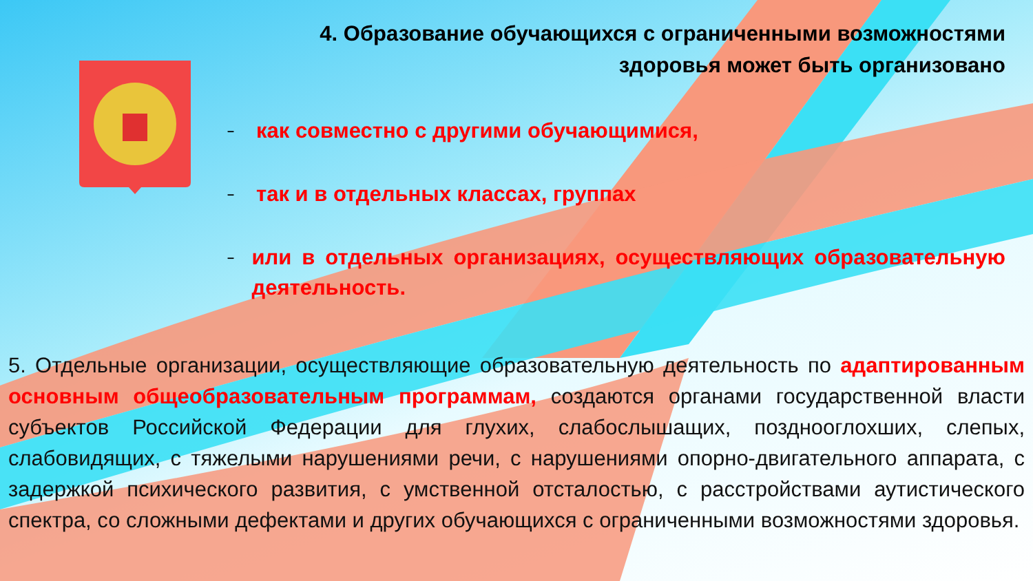4. Образование обучающихся с ограниченными возможностями здоровья может быть организовано
– как совместно с другими обучающимися,
– так и в отдельных классах, группах
– или в отдельных организациях, осуществляющих образовательную деятельность.
5. Отдельные организации, осуществляющие образовательную деятельность по адаптированным основным общеобразовательным программам, создаются органами государственной власти субъектов Российской Федерации для глухих, слабослышащих, позднооглохших, слепых, слабовидящих, с тяжелыми нарушениями речи, с нарушениями опорно-двигательного аппарата, с задержкой психического развития, с умственной отсталостью, с расстройствами аутистического спектра, со сложными дефектами и других обучающихся с ограниченными возможностями здоровья.